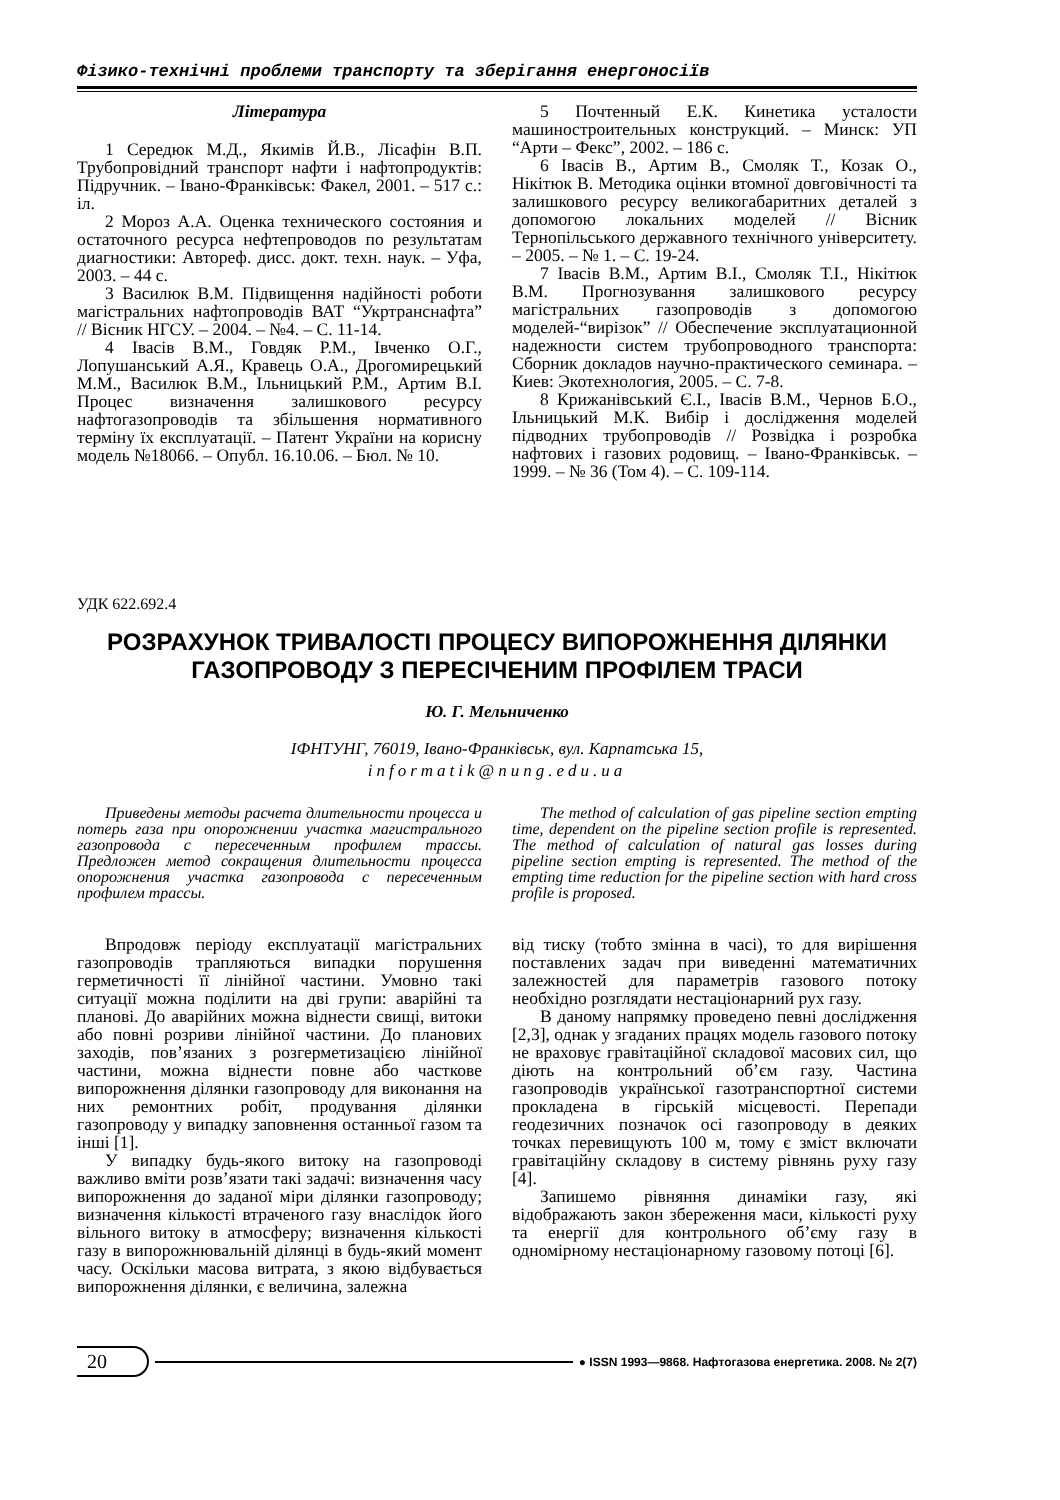Фізико-технічні проблеми транспорту та зберігання енергоносіїв
Література
1 Середюк М.Д., Якимів Й.В., Лісафін В.П. Трубопровідний транспорт нафти і нафтопродуктів: Підручник. – Івано-Франківськ: Факел, 2001. – 517 с.: іл.
2 Мороз А.А. Оценка технического состояния и остаточного ресурса нефтепроводов по результатам диагностики: Автореф. дисс. докт. техн. наук. – Уфа, 2003. – 44 с.
3 Василюк В.М. Підвищення надійності роботи магістральних нафтопроводів ВАТ “Укртранснафта” // Вісник НГСУ. – 2004. – №4. – С. 11-14.
4 Івасів В.М., Говдяк Р.М., Івченко О.Г., Лопушанський А.Я., Кравець О.А., Дрогомирецький М.М., Василюк В.М., Ільницький Р.М., Артим В.І. Процес визначення залишкового ресурсу нафтогазопроводів та збільшення нормативного терміну їх експлуатації. – Патент України на корисну модель №18066. – Опубл. 16.10.06. – Бюл. № 10.
5 Почтенный Е.К. Кинетика усталости машиностроительных конструкций. – Минск: УП “Арти – Фекс”, 2002. – 186 с.
6 Івасів В., Артим В., Смоляк Т., Козак О., Нікітюк В. Методика оцінки втомної довговічності та залишкового ресурсу великогабаритних деталей з допомогою локальних моделей // Вісник Тернопільського державного технічного університету. – 2005. – № 1. – С. 19-24.
7 Івасів В.М., Артим В.І., Смоляк Т.І., Нікітюк В.М. Прогнозування залишкового ресурсу магістральних газопроводів з допомогою моделей-“вирізок” // Обеспечение эксплуатационной надежности систем трубопроводного транспорта: Сборник докладов научно-практического семинара. – Киев: Экотехнология, 2005. – С. 7-8.
8 Крижанівський Є.І., Івасів В.М., Чернов Б.О., Ільницький М.К. Вибір і дослідження моделей підводних трубопроводів // Розвідка і розробка нафтових і газових родовищ. – Івано-Франківськ. – 1999. – № 36 (Том 4). – С. 109-114.
УДК 622.692.4
РОЗРАХУНОК ТРИВАЛОСТІ ПРОЦЕСУ ВИПОРОЖНЕННЯ ДІЛЯНКИ ГАЗОПРОВОДУ З ПЕРЕСІЧЕНИМ ПРОФІЛЕМ ТРАСИ
Ю. Г. Мельниченко
ІФНТУНГ, 76019, Івано-Франківськ, вул. Карпатська 15,
informatik@nung.edu.ua
Приведены методы расчета длительности процесса и потерь газа при опорожнении участка магистрального газопровода с пересеченным профилем трассы. Предложен метод сокращения длительности процесса опорожнения участка газопровода с пересеченным профилем трассы.
The method of calculation of gas pipeline section empting time, dependent on the pipeline section profile is represented. The method of calculation of natural gas losses during pipeline section empting is represented. The method of the empting time reduction for the pipeline section with hard cross profile is proposed.
Впродовж періоду експлуатації магістральних газопроводів трапляються випадки порушення герметичності її лінійної частини. Умовно такі ситуації можна поділити на дві групи: аварійні та планові. До аварійних можна віднести свищі, витоки або повні розриви лінійної частини. До планових заходів, пов’язаних з розгерметизацією лінійної частини, можна віднести повне або часткове випорожнення ділянки газопроводу для виконання на них ремонтних робіт, продування ділянки газопроводу у випадку заповнення останньої газом та інші [1].
У випадку будь-якого витоку на газопроводі важливо вміти розв’язати такі задачі: визначення часу випорожнення до заданої міри ділянки газопроводу; визначення кількості втраченого газу внаслідок його вільного витоку в атмосферу; визначення кількості газу в випорожнювальній ділянці в будь-який момент часу. Оскільки масова витрата, з якою відбувається випорожнення ділянки, є величина, залежна
від тиску (тобто змінна в часі), то для вирішення поставлених задач при виведенні математичних залежностей для параметрів газового потоку необхідно розглядати нестаціонарний рух газу.
В даному напрямку проведено певні дослідження [2,3], однак у згаданих працях модель газового потоку не враховує гравітаційної складової масових сил, що діють на контрольний об’єм газу. Частина газопроводів української газотранспортної системи прокладена в гірській місцевості. Перепади геодезичних позначок осі газопроводу в деяких точках перевищують 100 м, тому є зміст включати гравітаційну складову в систему рівнянь руху газу [4].
Запишемо рівняння динаміки газу, які відображають закон збереження маси, кількості руху та енергії для контрольного об’єму газу в одномірному нестаціонарному газовому потоці [6].
20 ● ISSN 1993—9868. Нафтогазова енергетика. 2008. № 2(7)